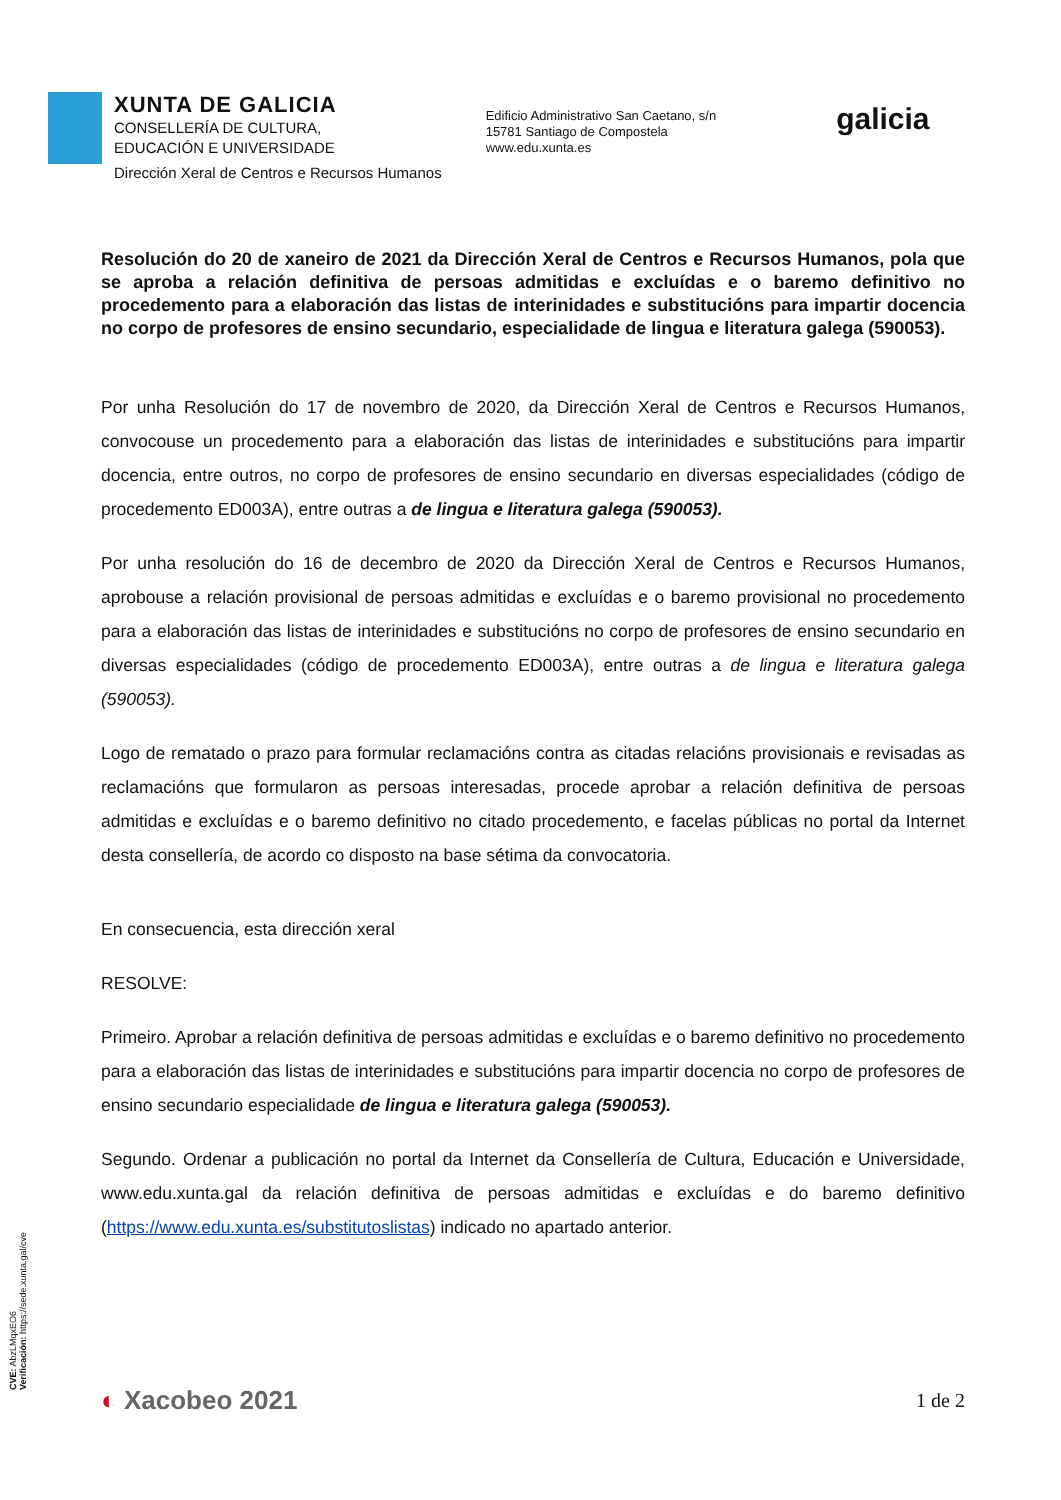XUNTA DE GALICIA
CONSELLERÍA DE CULTURA,
EDUCACIÓN E UNIVERSIDADE
Dirección Xeral de Centros e Recursos Humanos
Edificio Administrativo San Caetano, s/n
15781 Santiago de Compostela
www.edu.xunta.es
galicia
Resolución do 20 de xaneiro de 2021 da Dirección Xeral de Centros e Recursos Humanos, pola que se aproba a relación definitiva de persoas admitidas e excluídas e o baremo definitivo no procedemento para a elaboración das listas de interinidades e substitucións para impartir docencia no corpo de profesores de ensino secundario, especialidade de lingua e literatura galega (590053).
Por unha Resolución do 17 de novembro de 2020, da Dirección Xeral de Centros e Recursos Humanos, convocouse un procedemento para a elaboración das listas de interinidades e substitucións para impartir docencia, entre outros, no corpo de profesores de ensino secundario en diversas especialidades (código de procedemento ED003A), entre outras a de lingua e literatura galega (590053).
Por unha resolución do 16 de decembro de 2020 da Dirección Xeral de Centros e Recursos Humanos, aprobouse a relación provisional de persoas admitidas e excluídas e o baremo provisional no procedemento para a elaboración das listas de interinidades e substitucións no corpo de profesores de ensino secundario en diversas especialidades (código de procedemento ED003A), entre outras a de lingua e literatura galega (590053).
Logo de rematado o prazo para formular reclamacións contra as citadas relacións provisionais e revisadas as reclamacións que formularon as persoas interesadas, procede aprobar a relación definitiva de persoas admitidas e excluídas e o baremo definitivo no citado procedemento, e facelas públicas no portal da Internet desta consellería, de acordo co disposto na base sétima da convocatoria.
En consecuencia, esta dirección xeral
RESOLVE:
Primeiro. Aprobar a relación definitiva de persoas admitidas e excluídas e o baremo definitivo no procedemento para a elaboración das listas de interinidades e substitucións para impartir docencia no corpo de profesores de ensino secundario especialidade de lingua e literatura galega (590053).
Segundo. Ordenar a publicación no portal da Internet da Consellería de Cultura, Educación e Universidade, www.edu.xunta.gal da relación definitiva de persoas admitidas e excluídas e do baremo definitivo (https://www.edu.xunta.es/substitutoslistas) indicado no apartado anterior.
CVE: AbzLMqxEO6
Verificación: https://sede.xunta.gal/cve
◐ Xacobeo 2021
1 de 2